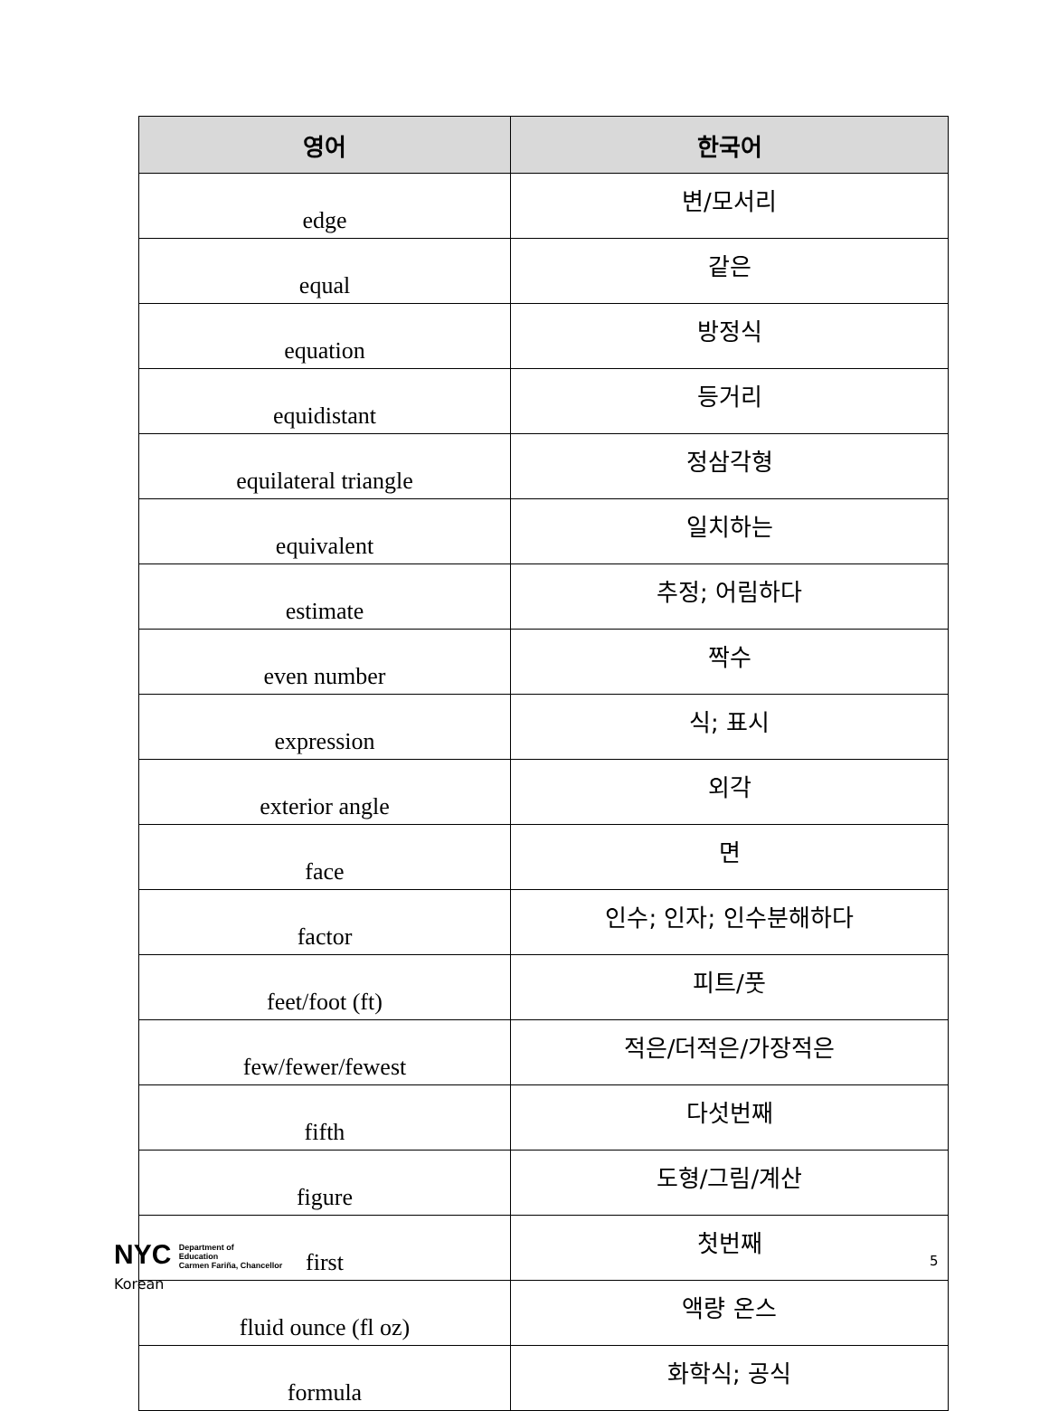| 영어 | 한국어 |
| --- | --- |
| edge | 변/모서리 |
| equal | 같은 |
| equation | 방정식 |
| equidistant | 등거리 |
| equilateral triangle | 정삼각형 |
| equivalent | 일치하는 |
| estimate | 추정; 어림하다 |
| even number | 짝수 |
| expression | 식; 표시 |
| exterior angle | 외각 |
| face | 면 |
| factor | 인수; 인자; 인수분해하다 |
| feet/foot (ft) | 피트/풋 |
| few/fewer/fewest | 적은/더적은/가장적은 |
| fifth | 다섯번째 |
| figure | 도형/그림/계산 |
| first | 첫번째 |
| fluid ounce (fl oz) | 액량 온스 |
| formula | 화학식; 공식 |
NYC Department of
Education
Carmen Fariña, Chancellor
5
Korean